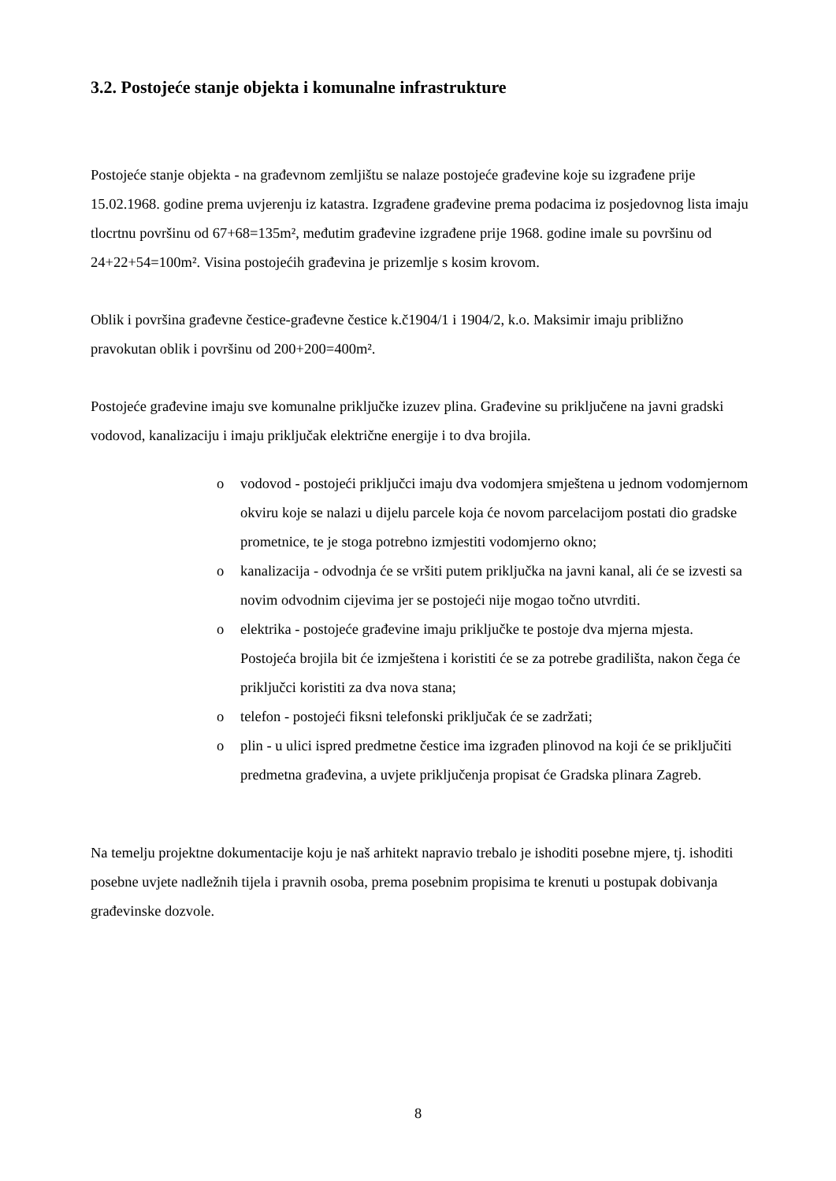3.2. Postojeće stanje objekta i komunalne infrastrukture
Postojeće stanje objekta - na građevnom zemljištu se nalaze postojeće građevine koje su izgrađene prije 15.02.1968. godine prema uvjerenju iz katastra. Izgrađene građevine prema podacima iz posjedovnog lista imaju tlocrtnu površinu od 67+68=135m², međutim građevine izgrađene prije 1968. godine imale su površinu od 24+22+54=100m². Visina postojećih građevina je prizemlje s kosim krovom.
Oblik i površina građevne čestice-građevne čestice k.č1904/1 i 1904/2, k.o. Maksimir imaju približno pravokutan oblik i površinu od 200+200=400m².
Postojeće građevine imaju sve komunalne priključke izuzev plina. Građevine su priključene na javni gradski vodovod, kanalizaciju i imaju priključak električne energije i to dva brojila.
o vodovod - postojeći priključci imaju dva vodomjera smještena u jednom vodomjernom okviru koje se nalazi u dijelu parcele koja će novom parcelacijom postati dio gradske prometnice, te je stoga potrebno izmjestiti vodomjerno okno;
o kanalizacija - odvodnja će se vršiti putem priključka na javni kanal, ali će se izvesti sa novim odvodnim cijevima jer se postojeći nije mogao točno utvrditi.
o elektrika - postojeće građevine imaju priključke te postoje dva mjerna mjesta. Postojeća brojila bit će izmještena i koristiti će se za potrebe gradilišta, nakon čega će priključci koristiti za dva nova stana;
o telefon - postojeći fiksni telefonski priključak će se zadržati;
o plin - u ulici ispred predmetne čestice ima izgrađen plinovod na koji će se priključiti predmetna građevina, a uvjete priključenja propisat će Gradska plinara Zagreb.
Na temelju projektne dokumentacije koju je naš arhitekt napravio trebalo je ishoditi posebne mjere, tj. ishoditi posebne uvjete nadležnih tijela i pravnih osoba, prema posebnim propisima te krenuti u postupak dobivanja građevinske dozvole.
8